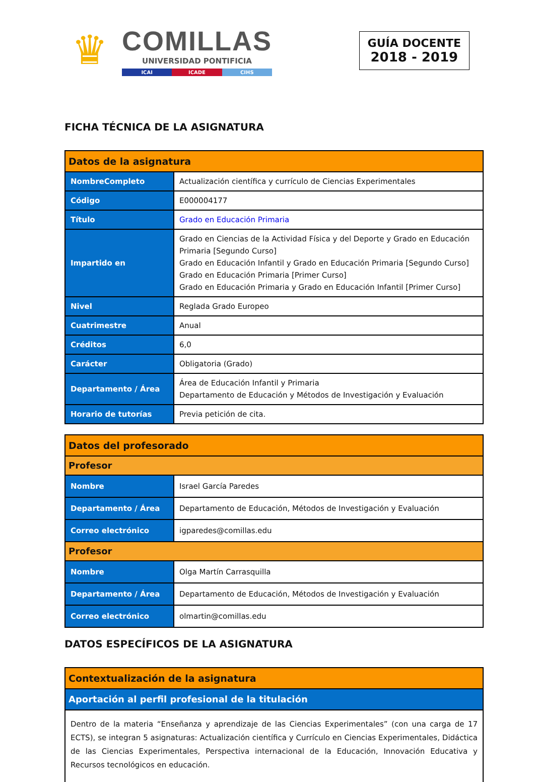♛
COMILLAS
UNIVERSIDAD PONTIFICIA
ICAI ICADE CIHS
GUÍA DOCENTE
2018 - 2019
FICHA TÉCNICA DE LA ASIGNATURA
| Datos de la asignatura | |
| --- | --- |
| NombreCompleto | Actualización científica y currículo de Ciencias Experimentales |
| Código | E000004177 |
| Título | Grado en Educación Primaria |
| Impartido en | Grado en Ciencias de la Actividad Física y del Deporte y Grado en Educación Primaria [Segundo Curso] Grado en Educación Infantil y Grado en Educación Primaria [Segundo Curso] Grado en Educación Primaria [Primer Curso] Grado en Educación Primaria y Grado en Educación Infantil [Primer Curso] |
| Nivel | Reglada Grado Europeo |
| Cuatrimestre | Anual |
| Créditos | 6,0 |
| Carácter | Obligatoria (Grado) |
| Departamento / Área | Área de Educación Infantil y Primaria Departamento de Educación y Métodos de Investigación y Evaluación |
| Horario de tutorías | Previa petición de cita. |
| Datos del profesorado | |
| --- | --- |
| Profesor | |
| Nombre | Israel García Paredes |
| Departamento / Área | Departamento de Educación, Métodos de Investigación y Evaluación |
| Correo electrónico | igparedes@comillas.edu |
| Profesor | |
| Nombre | Olga Martín Carrasquilla |
| Departamento / Área | Departamento de Educación, Métodos de Investigación y Evaluación |
| Correo electrónico | olmartin@comillas.edu |
DATOS ESPECÍFICOS DE LA ASIGNATURA
| Contextualización de la asignatura |
| --- |
| Aportación al perfil profesional de la titulación |
| Dentro de la materia “Enseñanza y aprendizaje de las Ciencias Experimentales” (con una carga de 17 ECTS), se integran 5 asignaturas: Actualización científica y Currículo en Ciencias Experimentales, Didáctica de las Ciencias Experimentales, Perspectiva internacional de la Educación, Innovación Educativa y Recursos tecnológicos en educación. |